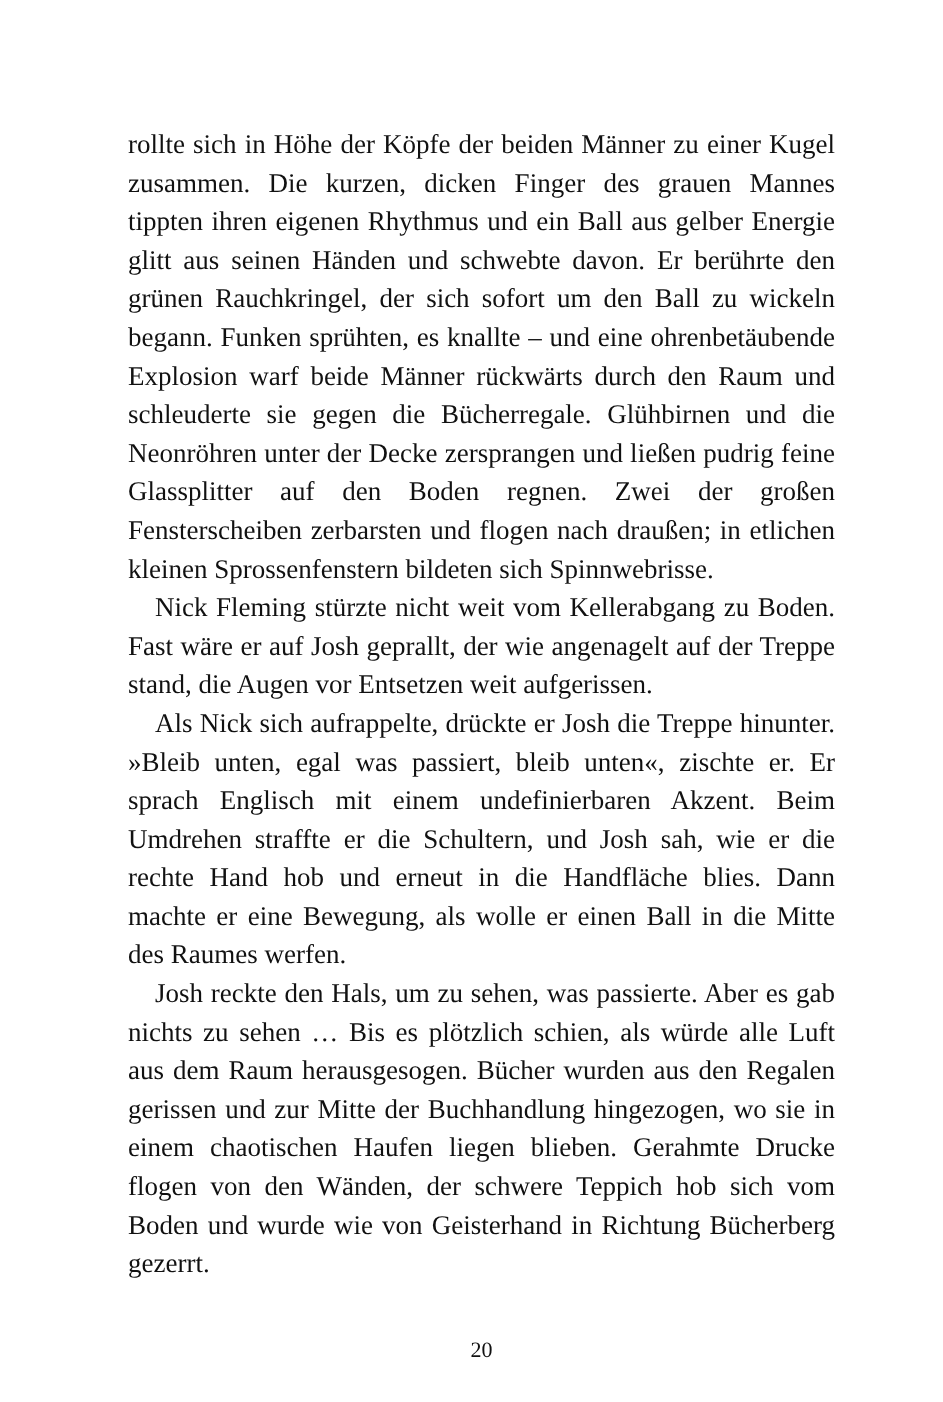rollte sich in Höhe der Köpfe der beiden Männer zu einer Kugel zusammen. Die kurzen, dicken Finger des grauen Mannes tippten ihren eigenen Rhythmus und ein Ball aus gelber Energie glitt aus seinen Händen und schwebte davon. Er berührte den grünen Rauchkringel, der sich sofort um den Ball zu wickeln begann. Funken sprühten, es knallte – und eine ohrenbetäubende Explosion warf beide Männer rückwärts durch den Raum und schleuderte sie gegen die Bücherregale. Glühbirnen und die Neonröhren unter der Decke zersprangen und ließen pudrig feine Glassplitter auf den Boden regnen. Zwei der großen Fensterscheiben zerbarsten und flogen nach draußen; in etlichen kleinen Sprossenfenstern bildeten sich Spinnwebrisse.
Nick Fleming stürzte nicht weit vom Kellerabgang zu Boden. Fast wäre er auf Josh geprallt, der wie angenagelt auf der Treppe stand, die Augen vor Entsetzen weit aufgerissen.
Als Nick sich aufrappelte, drückte er Josh die Treppe hinunter. »Bleib unten, egal was passiert, bleib unten«, zischte er. Er sprach Englisch mit einem undefinierbaren Akzent. Beim Umdrehen straffte er die Schultern, und Josh sah, wie er die rechte Hand hob und erneut in die Handfläche blies. Dann machte er eine Bewegung, als wolle er einen Ball in die Mitte des Raumes werfen.
Josh reckte den Hals, um zu sehen, was passierte. Aber es gab nichts zu sehen … Bis es plötzlich schien, als würde alle Luft aus dem Raum herausgesogen. Bücher wurden aus den Regalen gerissen und zur Mitte der Buchhandlung hingezogen, wo sie in einem chaotischen Haufen liegen blieben. Gerahmte Drucke flogen von den Wänden, der schwere Teppich hob sich vom Boden und wurde wie von Geisterhand in Richtung Bücherberg gezerrt.
20